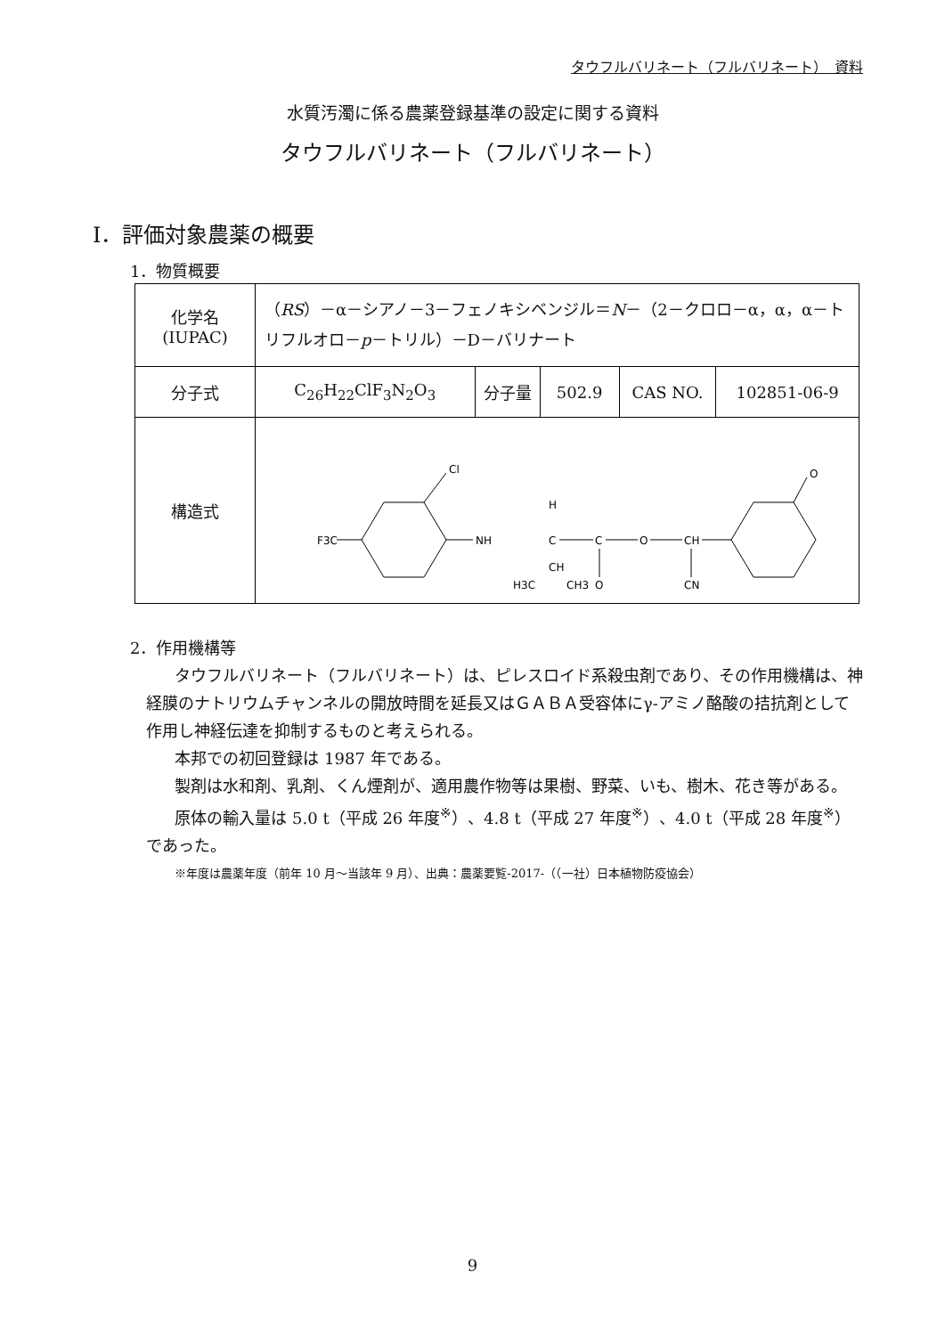タウフルバリネート（フルバリネート）　資料
水質汚濁に係る農薬登録基準の設定に関する資料
タウフルバリネート（フルバリネート）
Ⅰ．評価対象農薬の概要
1．物質概要
| 化学名 (IUPAC) | （ RS ）－α－シアノ－3－フェノキシベンジル＝ N －（2－クロロ－α，α，α－トリフルオロ－ p －トリル）－D－バリナート | | | | |
| 分子式 | C<sub>26</sub>H<sub>22</sub>ClF<sub>3</sub>N<sub>2</sub>O<sub>3</sub> | 分子量 | 502.9 | CAS NO. | 102851-06-9 |
| 構造式 | Cl F3C NH C H C O O CH CN CH H3C CH3 O | | | | |
2．作用機構等
タウフルバリネート（フルバリネート）は、ピレスロイド系殺虫剤であり、その作用機構は、神経膜のナトリウムチャンネルの開放時間を延長又はＧＡＢＡ受容体にγ-アミノ酪酸の拮抗剤として作用し神経伝達を抑制するものと考えられる。
本邦での初回登録は 1987 年である。
製剤は水和剤、乳剤、くん煙剤が、適用農作物等は果樹、野菜、いも、樹木、花き等がある。
原体の輸入量は 5.0 t（平成 26 年度<sup>※</sup>）、4.8 t（平成 27 年度<sup>※</sup>）、4.0 t（平成 28 年度<sup>※</sup>）であった。
※年度は農薬年度（前年 10 月～当該年 9 月）、出典：農薬要覧-2017-（（一社）日本植物防疫協会）
9